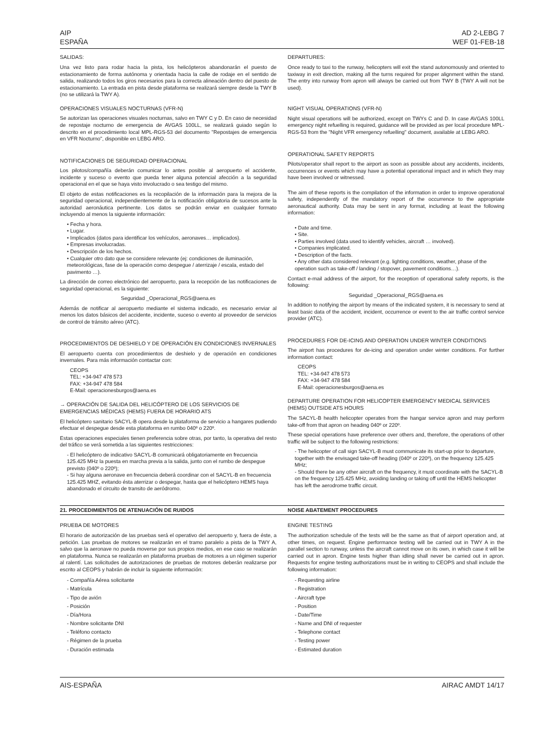AIP
ESPAÑA
AD 2-LEBG 7
WEF 01-FEB-18
SALIDAS:
Una vez listo para rodar hacia la pista, los helicópteros abandonarán el puesto de estacionamiento de forma autónoma y orientada hacia la calle de rodaje en el sentido de salida, realizando todos los giros necesarios para la correcta alineación dentro del puesto de estacionamiento. La entrada en pista desde plataforma se realizará siempre desde la TWY B (no se utilizará la TWY A).
OPERACIONES VISUALES NOCTURNAS (VFR-N)
Se autorizan las operaciones visuales nocturnas, salvo en TWY C y D. En caso de necesidad de repostaje nocturno de emergencia de AVGAS 100LL, se realizará guiado según lo descrito en el procedimiento local MPL-RGS-53 del documento "Repostajes de emergencia en VFR Nocturno", disponible en LEBG ARO.
NOTIFICACIONES DE SEGURIDAD OPERACIONAL
Los pilotos/compañía deberán comunicar lo antes posible al aeropuerto el accidente, incidente y suceso o evento que pueda tener alguna potencial afección a la seguridad operacional en el que se haya visto involucrado o sea testigo del mismo.
El objeto de estas notificaciones es la recopilación de la información para la mejora de la seguridad operacional, independientemente de la notificación obligatoria de sucesos ante la autoridad aeronáutica pertinente. Los datos se podrán enviar en cualquier formato incluyendo al menos la siguiente información:
• Fecha y hora.
• Lugar.
• Implicados (datos para identificar los vehículos, aeronaves… implicados).
• Empresas involucradas.
• Descripción de los hechos.
• Cualquier otro dato que se considere relevante (ej: condiciones de iluminación, meteorológicas, fase de la operación como despegue / aterrizaje / escala, estado del pavimento …).
La dirección de correo electrónico del aeropuerto, para la recepción de las notificaciones de seguridad operacional, es la siguiente:
Seguridad _Operacional_RGS@aena.es
Además de notificar al aeropuerto mediante el sistema indicado, es necesario enviar al menos los datos básicos del accidente, incidente, suceso o evento al proveedor de servicios de control de tránsito aéreo (ATC).
PROCEDIMIENTOS DE DESHIELO Y DE OPERACIÓN EN CONDICIONES INVERNALES
El aeropuerto cuenta con procedimientos de deshielo y de operación en condiciones invernales. Para más información contactar con:
CEOPS
TEL: +34-947 478 573
FAX: +34-947 478 584
E-Mail: operacionesburgos@aena.es
→ OPERACIÓN DE SALIDA DEL HELICÓPTERO DE LOS SERVICIOS DE EMERGENCIAS MÉDICAS (HEMS) FUERA DE HORARIO ATS
El helicóptero sanitario SACYL-B opera desde la plataforma de servicio a hangares pudiendo efectuar el despegue desde esta plataforma en rumbo 040º o 220º.
Estas operaciones especiales tienen preferencia sobre otras, por tanto, la operativa del resto del tráfico se verá sometida a las siguientes restricciones:
- El helicóptero de indicativo SACYL-B comunicará obligatoriamente en frecuencia 125.425 MHz la puesta en marcha previa a la salida, junto con el rumbo de despegue previsto (040º o 220º);
- Si hay alguna aeronave en frecuencia deberá coordinar con el SACYL-B en frecuencia 125.425 MHZ, evitando ésta aterrizar o despegar, hasta que el helicóptero HEMS haya abandonado el circuito de transito de aeródromo.
DEPARTURES:
Once ready to taxi to the runway, helicopters will exit the stand autonomously and oriented to taxiway in exit direction, making all the turns required for proper alignment within the stand. The entry into runway from apron will always be carried out from TWY B (TWY A will not be used).
NIGHT VISUAL OPERATIONS (VFR-N)
Night visual operations will be authorized, except on TWYs C and D. In case AVGAS 100LL emergency night refuelling is required, guidance will be provided as per local procedure MPL-RGS-53 from the "Night VFR emergency refuelling" document, available at LEBG ARO.
OPERATIONAL SAFETY REPORTS
Pilots/operator shall report to the airport as soon as possible about any accidents, incidents, occurrences or events which may have a potential operational impact and in which they may have been involved or witnessed.
The aim of these reports is the compilation of the information in order to improve operational safety, independently of the mandatory report of the occurrence to the appropriate aeronautical authority. Data may be sent in any format, including at least the following information:
• Date and time.
• Site.
• Parties involved (data used to identify vehicles, aircraft … involved).
• Companies implicated.
• Description of the facts.
• Any other data considered relevant (e.g. lighting conditions, weather, phase of the operation such as take-off / landing / stopover, pavement conditions…).
Contact e-mail address of the airport, for the reception of operational safety reports, is the following:
Seguridad _Operacional_RGS@aena.es
In addition to notifying the airport by means of the indicated system, it is necessary to send at least basic data of the accident, incident, occurrence or event to the air traffic control service provider (ATC).
PROCEDURES FOR DE-ICING AND OPERATION UNDER WINTER CONDITIONS
The airport has procedures for de-icing and operation under winter conditions. For further information contact:
CEOPS
TEL: +34-947 478 573
FAX: +34-947 478 584
E-Mail: operacionesburgos@aena.es
DEPARTURE OPERATION FOR HELICOPTER EMERGENCY MEDICAL SERVICES (HEMS) OUTSIDE ATS HOURS
The SACYL-B health helicopter operates from the hangar service apron and may perform take-off from that apron on heading 040º or 220º.
These special operations have preference over others and, therefore, the operations of other traffic will be subject to the following restrictions:
- The helicopter of call sign SACYL-B must communicate its start-up prior to departure, together with the envisaged take-off heading (040º or 220º), on the frequency 125.425 MHz;
- Should there be any other aircraft on the frequency, it must coordinate with the SACYL-B on the frequency 125.425 MHz, avoiding landing or taking off until the HEMS helicopter has left the aerodrome traffic circuit.
21. PROCEDIMIENTOS DE ATENUACIÓN DE RUIDOS NOISE ABATEMENT PROCEDURES
PRUEBA DE MOTORES
El horario de autorización de las pruebas será el operativo del aeropuerto y, fuera de éste, a petición. Las pruebas de motores se realizarán en el tramo paralelo a pista de la TWY A, salvo que la aeronave no pueda moverse por sus propios medios, en ese caso se realizarán en plataforma. Nunca se realizarán en plataforma pruebas de motores a un régimen superior al ralentí. Las solicitudes de autorizaciones de pruebas de motores deberán realizarse por escrito al CEOPS y habrán de incluir la siguiente información:
- Compañía Aérea solicitante
- Matrícula
- Tipo de avión
- Posición
- Día/Hora
- Nombre solicitante DNI
- Teléfono contacto
- Régimen de la prueba
- Duración estimada
ENGINE TESTING
The authorization schedule of the tests will be the same as that of airport operation and, at other times, on request. Engine performance testing will be carried out in TWY A in the parallel section to runway, unless the aircraft cannot move on its own, in which case it will be carried out in apron. Engine tests higher than idling shall never be carried out in apron. Requests for engine testing authorizations must be in writing to CEOPS and shall include the following information:
- Requesting airline
- Registration
- Aircraft type
- Position
- Date/Time
- Name and DNI of requester
- Telephone contact
- Testing power
- Estimated duration
AIS-ESPAÑA AIRAC AMDT 14/17